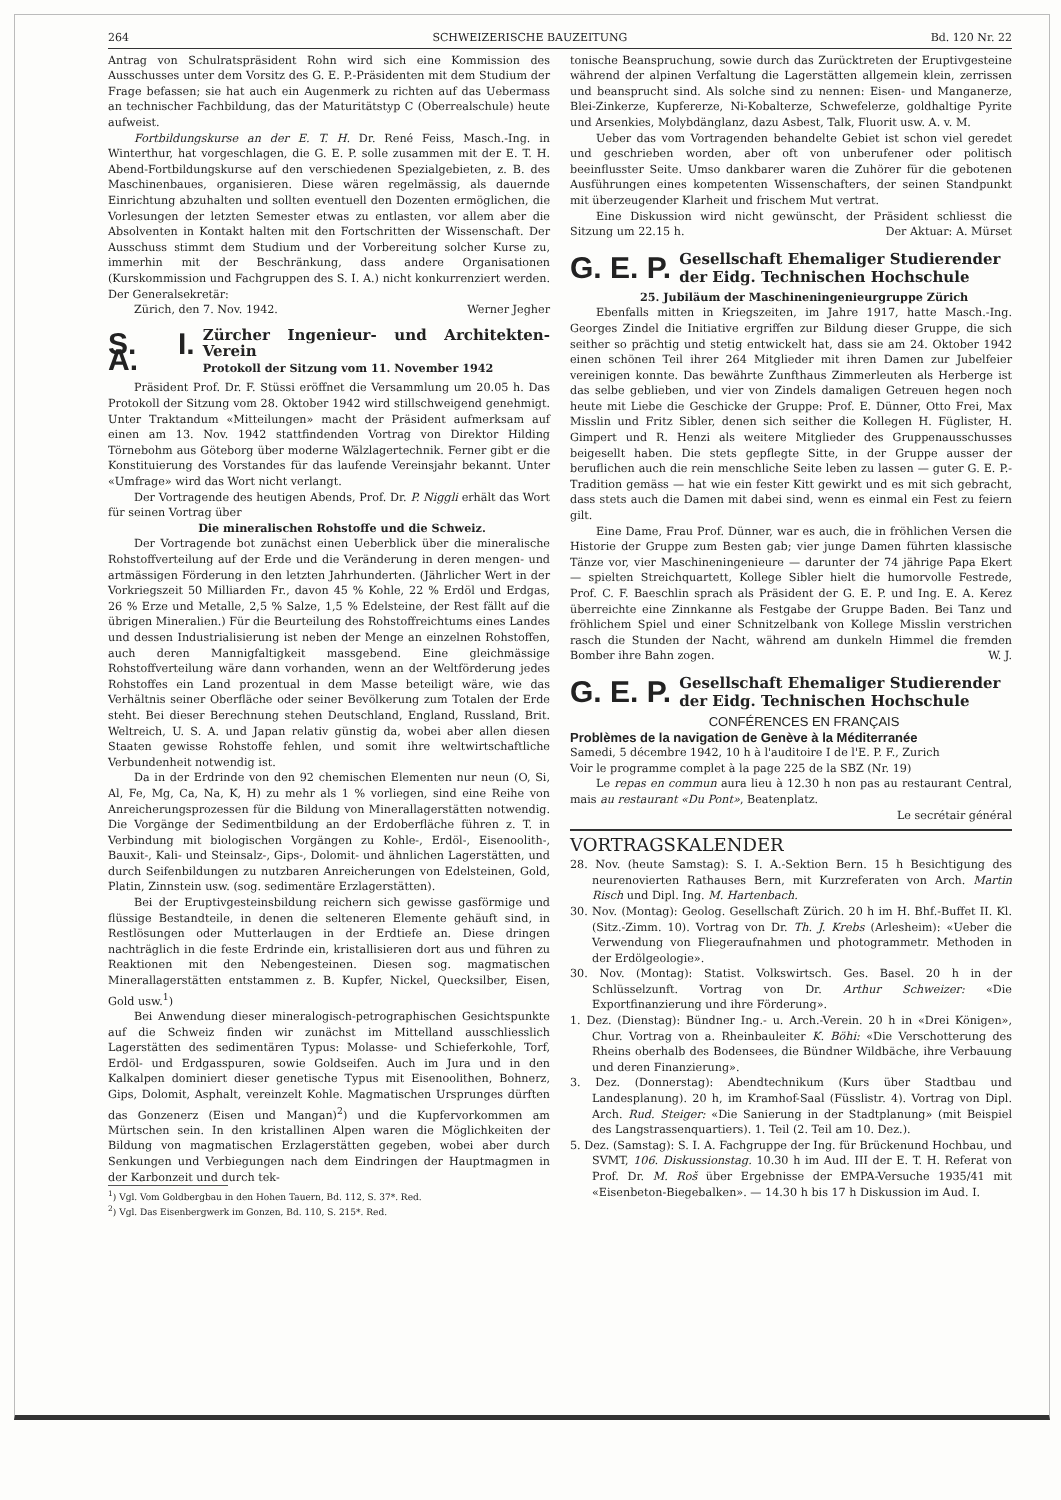264 SCHWEIZERISCHE BAUZEITUNG Bd. 120 Nr. 22
Antrag von Schulratspräsident Rohn wird sich eine Kommission des Ausschusses unter dem Vorsitz des G. E. P.-Präsidenten mit dem Studium der Frage befassen; sie hat auch ein Augenmerk zu richten auf das Uebermass an technischer Fachbildung, das der Maturitätstyp C (Oberrealschule) heute aufweist.
Fortbildungskurse an der E. T. H. Dr. René Feiss, Masch.-Ing. in Winterthur, hat vorgeschlagen, die G. E. P. solle zusammen mit der E. T. H. Abend-Fortbildungskurse auf den verschiedenen Spezialgebieten, z. B. des Maschinenbaues, organisieren. Diese wären regelmässig, als dauernde Einrichtung abzuhalten und sollten eventuell den Dozenten ermöglichen, die Vorlesungen der letzten Semester etwas zu entlasten, vor allem aber die Absolventen in Kontakt halten mit den Fortschritten der Wissenschaft. Der Ausschuss stimmt dem Studium und der Vorbereitung solcher Kurse zu, immerhin mit der Beschränkung, dass andere Organisationen (Kurskommission und Fachgruppen des S. I. A.) nicht konkurrenziert werden. Der Generalsekretär:
Zürich, den 7. Nov. 1942. Werner Jegher
S. I. A.
Zürcher Ingenieur- und Architekten-Verein
Protokoll der Sitzung vom 11. November 1942
Präsident Prof. Dr. F. Stüssi eröffnet die Versammlung um 20.05 h. Das Protokoll der Sitzung vom 28. Oktober 1942 wird stillschweigend genehmigt. Unter Traktandum «Mitteilungen» macht der Präsident aufmerksam auf einen am 13. Nov. 1942 stattfindenden Vortrag von Direktor Hilding Törnebohm aus Göteborg über moderne Wälzlagertechnik. Ferner gibt er die Konstituierung des Vorstandes für das laufende Vereinsjahr bekannt. Unter «Umfrage» wird das Wort nicht verlangt.
Der Vortragende des heutigen Abends, Prof. Dr. P. Niggli erhält das Wort für seinen Vortrag über
Die mineralischen Rohstoffe und die Schweiz.
Der Vortragende bot zunächst einen Ueberblick über die mineralische Rohstoffverteilung auf der Erde und die Veränderung in deren mengen- und artmässigen Förderung in den letzten Jahrhunderten. (Jährlicher Wert in der Vorkriegszeit 50 Milliarden Fr., davon 45 % Kohle, 22 % Erdöl und Erdgas, 26 % Erze und Metalle, 2,5 % Salze, 1,5 % Edelsteine, der Rest fällt auf die übrigen Mineralien.) Für die Beurteilung des Rohstoffreichtums eines Landes und dessen Industrialisierung ist neben der Menge an einzelnen Rohstoffen, auch deren Mannigfaltigkeit massgebend. Eine gleichmässige Rohstoffverteilung wäre dann vorhanden, wenn an der Weltförderung jedes Rohstoffes ein Land prozentual in dem Masse beteiligt wäre, wie das Verhältnis seiner Oberfläche oder seiner Bevölkerung zum Totalen der Erde steht. Bei dieser Berechnung stehen Deutschland, England, Russland, Brit. Weltreich, U. S. A. und Japan relativ günstig da, wobei aber allen diesen Staaten gewisse Rohstoffe fehlen, und somit ihre weltwirtschaftliche Verbundenheit notwendig ist.
Da in der Erdrinde von den 92 chemischen Elementen nur neun (O, Si, Al, Fe, Mg, Ca, Na, K, H) zu mehr als 1 % vorliegen, sind eine Reihe von Anreicherungsprozessen für die Bildung von Minerallagerstätten notwendig. Die Vorgänge der Sedimentbildung an der Erdoberfläche führen z. T. in Verbindung mit biologischen Vorgängen zu Kohle-, Erdöl-, Eisenoolith-, Bauxit-, Kali- und Steinsalz-, Gips-, Dolomit- und ähnlichen Lagerstätten, und durch Seifenbildungen zu nutzbaren Anreicherungen von Edelsteinen, Gold, Platin, Zinnstein usw. (sog. sedimentäre Erzlagerstätten).
Bei der Eruptivgesteinsbildung reichern sich gewisse gasförmige und flüssige Bestandteile, in denen die selteneren Elemente gehäuft sind, in Restlösungen oder Mutterlaugen in der Erdtiefe an. Diese dringen nachträglich in die feste Erdrinde ein, kristallisieren dort aus und führen zu Reaktionen mit den Nebengesteinen. Diesen sog. magmatischen Minerallagerstätten entstammen z. B. Kupfer, Nickel, Quecksilber, Eisen, Gold usw.<sup>1</sup>)
Bei Anwendung dieser mineralogisch-petrographischen Gesichtspunkte auf die Schweiz finden wir zunächst im Mittelland ausschliesslich Lagerstätten des sedimentären Typus: Molasse- und Schieferkohle, Torf, Erdöl- und Erdgasspuren, sowie Goldseifen. Auch im Jura und in den Kalkalpen dominiert dieser genetische Typus mit Eisenoolithen, Bohnerz, Gips, Dolomit, Asphalt, vereinzelt Kohle. Magmatischen Ursprunges dürften das Gonzenerz (Eisen und Mangan)<sup>2</sup>) und die Kupfervorkommen am Mürtschen sein. In den kristallinen Alpen waren die Möglichkeiten der Bildung von magmatischen Erzlagerstätten gegeben, wobei aber durch Senkungen und Verbiegungen nach dem Eindringen der Hauptmagmen in der Karbonzeit und durch tek-
<sup>1</sup>) Vgl. Vom Goldbergbau in den Hohen Tauern, Bd. 112, S. 37*. Red.
<sup>2</sup>) Vgl. Das Eisenbergwerk im Gonzen, Bd. 110, S. 215*. Red.
tonische Beanspruchung, sowie durch das Zurücktreten der Eruptivgesteine während der alpinen Verfaltung die Lagerstätten allgemein klein, zerrissen und beansprucht sind. Als solche sind zu nennen: Eisen- und Manganerze, Blei-Zinkerze, Kupfererze, Ni-Kobalterze, Schwefelerze, goldhaltige Pyrite und Arsenkies, Molybdänglanz, dazu Asbest, Talk, Fluorit usw. A. v. M.
Ueber das vom Vortragenden behandelte Gebiet ist schon viel geredet und geschrieben worden, aber oft von unberufener oder politisch beeinflusster Seite. Umso dankbarer waren die Zuhörer für die gebotenen Ausführungen eines kompetenten Wissenschafters, der seinen Standpunkt mit überzeugender Klarheit und frischem Mut vertrat.
Eine Diskussion wird nicht gewünscht, der Präsident schliesst die Sitzung um 22.15 h. Der Aktuar: A. Mürset
G. E. P. Gesellschaft Ehemaliger Studierender
der Eidg. Technischen Hochschule
25. Jubiläum der Maschineningenieurgruppe Zürich
Ebenfalls mitten in Kriegszeiten, im Jahre 1917, hatte Masch.-Ing. Georges Zindel die Initiative ergriffen zur Bildung dieser Gruppe, die sich seither so prächtig und stetig entwickelt hat, dass sie am 24. Oktober 1942 einen schönen Teil ihrer 264 Mitglieder mit ihren Damen zur Jubelfeier vereinigen konnte. Das bewährte Zunfthaus Zimmerleuten als Herberge ist das selbe geblieben, und vier von Zindels damaligen Getreuen hegen noch heute mit Liebe die Geschicke der Gruppe: Prof. E. Dünner, Otto Frei, Max Misslin und Fritz Sibler, denen sich seither die Kollegen H. Füglister, H. Gimpert und R. Henzi als weitere Mitglieder des Gruppenausschusses beigesellt haben. Die stets gepflegte Sitte, in der Gruppe ausser der beruflichen auch die rein menschliche Seite leben zu lassen — guter G. E. P.-Tradition gemäss — hat wie ein fester Kitt gewirkt und es mit sich gebracht, dass stets auch die Damen mit dabei sind, wenn es einmal ein Fest zu feiern gilt.
Eine Dame, Frau Prof. Dünner, war es auch, die in fröhlichen Versen die Historie der Gruppe zum Besten gab; vier junge Damen führten klassische Tänze vor, vier Maschineningenieure — darunter der 74 jährige Papa Ekert — spielten Streichquartett, Kollege Sibler hielt die humorvolle Festrede, Prof. C. F. Baeschlin sprach als Präsident der G. E. P. und Ing. E. A. Kerez überreichte eine Zinnkanne als Festgabe der Gruppe Baden. Bei Tanz und fröhlichem Spiel und einer Schnitzelbank von Kollege Misslin verstrichen rasch die Stunden der Nacht, während am dunkeln Himmel die fremden Bomber ihre Bahn zogen. W. J.
G. E. P. Gesellschaft Ehemaliger Studierender
der Eidg. Technischen Hochschule
CONFÉRENCES EN FRANÇAIS
Problèmes de la navigation de Genève à la Méditerranée
Samedi, 5 décembre 1942, 10 h à l'auditoire I de l'E. P. F., Zurich
Voir le programme complet à la page 225 de la SBZ (Nr. 19)
Le repas en commun aura lieu à 12.30 h non pas au restaurant Central, mais au restaurant «Du Pont», Beatenplatz.
Le secrétair général
VORTRAGSKALENDER
28. Nov. (heute Samstag): S. I. A.-Sektion Bern. 15 h Besichtigung des neurenovierten Rathauses Bern, mit Kurzreferaten von Arch. Martin Risch und Dipl. Ing. M. Hartenbach.
30. Nov. (Montag): Geolog. Gesellschaft Zürich. 20 h im H. Bhf.-Buffet II. Kl. (Sitz.-Zimm. 10). Vortrag von Dr. Th. J. Krebs (Arlesheim): «Ueber die Verwendung von Fliegeraufnahmen und photogrammetr. Methoden in der Erdölgeologie».
30. Nov. (Montag): Statist. Volkswirtsch. Ges. Basel. 20 h in der Schlüsselzunft. Vortrag von Dr. Arthur Schweizer: «Die Exportfinanzierung und ihre Förderung».
1. Dez. (Dienstag): Bündner Ing.- u. Arch.-Verein. 20 h in «Drei Königen», Chur. Vortrag von a. Rheinbauleiter K. Böhi: «Die Verschotterung des Rheins oberhalb des Bodensees, die Bündner Wildbäche, ihre Verbauung und deren Finanzierung».
3. Dez. (Donnerstag): Abendtechnikum (Kurs über Stadtbau und Landesplanung). 20 h, im Kramhof-Saal (Füsslistr. 4). Vortrag von Dipl. Arch. Rud. Steiger: «Die Sanierung in der Stadtplanung» (mit Beispiel des Langstrassenquartiers). 1. Teil (2. Teil am 10. Dez.).
5. Dez. (Samstag): S. I. A. Fachgruppe der Ing. für Brückenund Hochbau, und SVMT, 106. Diskussionstag. 10.30 h im Aud. III der E. T. H. Referat von Prof. Dr. M. Roš über Ergebnisse der EMPA-Versuche 1935/41 mit «Eisenbeton-Biegebalken». — 14.30 h bis 17 h Diskussion im Aud. I.